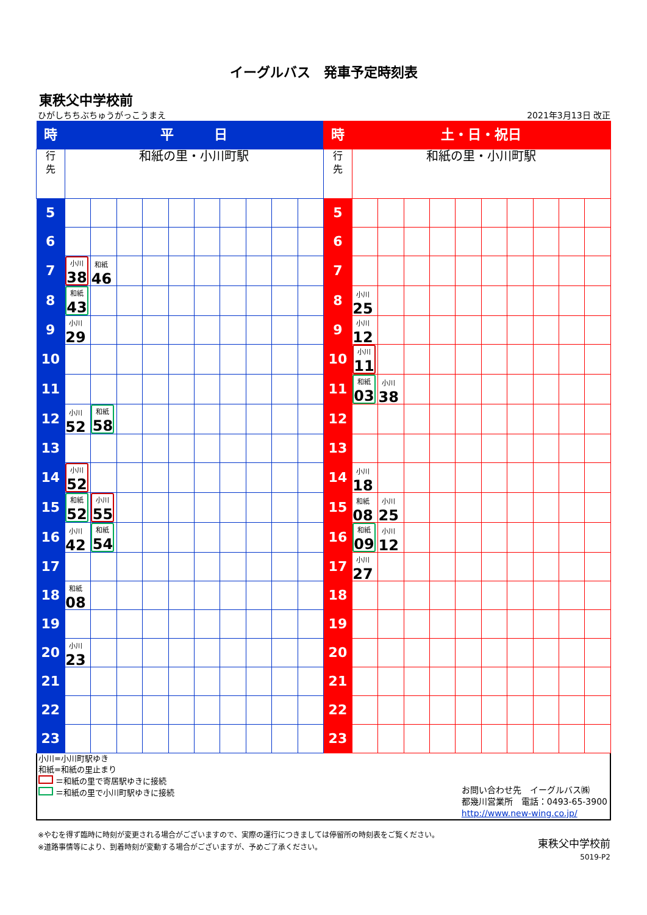イーグルバス　発車予定時刻表
東秩父中学校前
ひがしちちぶちゅうがっこうまえ 2021年3月13日 改正
| 時 | 平 日 | | | | | | | | | | 時 | 土・日・祝日 | | | | | | | | | |
| 行 先 | 和紙の里・小川町駅 | | | | | | | | | | 行 先 | 和紙の里・小川町駅 | | | | | | | | | |
| 5 | | | | | | | | | | | 5 | | | | | | | | | | |
| 6 | | | | | | | | | | | 6 | | | | | | | | | | |
| 7 | 小川 38 | 和紙 46 | | | | | | | | | 7 | | | | | | | | | | |
| 8 | 和紙 43 | | | | | | | | | | 8 | 小川 25 | | | | | | | | | |
| 9 | 小川 29 | | | | | | | | | | 9 | 小川 12 | | | | | | | | | |
| 10 | | | | | | | | | | | 10 | 小川 11 | | | | | | | | | |
| 11 | | | | | | | | | | | 11 | 和紙 03 | 小川 38 | | | | | | | | |
| 12 | 小川 52 | 和紙 58 | | | | | | | | | 12 | | | | | | | | | | |
| 13 | | | | | | | | | | | 13 | | | | | | | | | | |
| 14 | 小川 52 | | | | | | | | | | 14 | 小川 18 | | | | | | | | | |
| 15 | 和紙 52 | 小川 55 | | | | | | | | | 15 | 和紙 08 | 小川 25 | | | | | | | | |
| 16 | 小川 42 | 和紙 54 | | | | | | | | | 16 | 和紙 09 | 小川 12 | | | | | | | | |
| 17 | | | | | | | | | | | 17 | 小川 27 | | | | | | | | | |
| 18 | 和紙 08 | | | | | | | | | | 18 | | | | | | | | | | |
| 19 | | | | | | | | | | | 19 | | | | | | | | | | |
| 20 | 小川 23 | | | | | | | | | | 20 | | | | | | | | | | |
| 21 | | | | | | | | | | | 21 | | | | | | | | | | |
| 22 | | | | | | | | | | | 22 | | | | | | | | | | |
| 23 | | | | | | | | | | | 23 | | | | | | | | | | |
小川=小川町駅ゆき
和紙=和紙の里止まり
＝和紙の里で寄居駅ゆきに接続
＝和紙の里で小川町駅ゆきに接続
お問い合わせ先　イーグルバス㈱
都幾川営業所　電話：0493-65-3900
http://www.new-wing.co.jp/
※やむを得ず臨時に時刻が変更される場合がございますので、実際の運行につきましては停留所の時刻表をご覧ください。
※道路事情等により、到着時刻が変動する場合がございますが、予めご了承ください。
東秩父中学校前
5019-P2